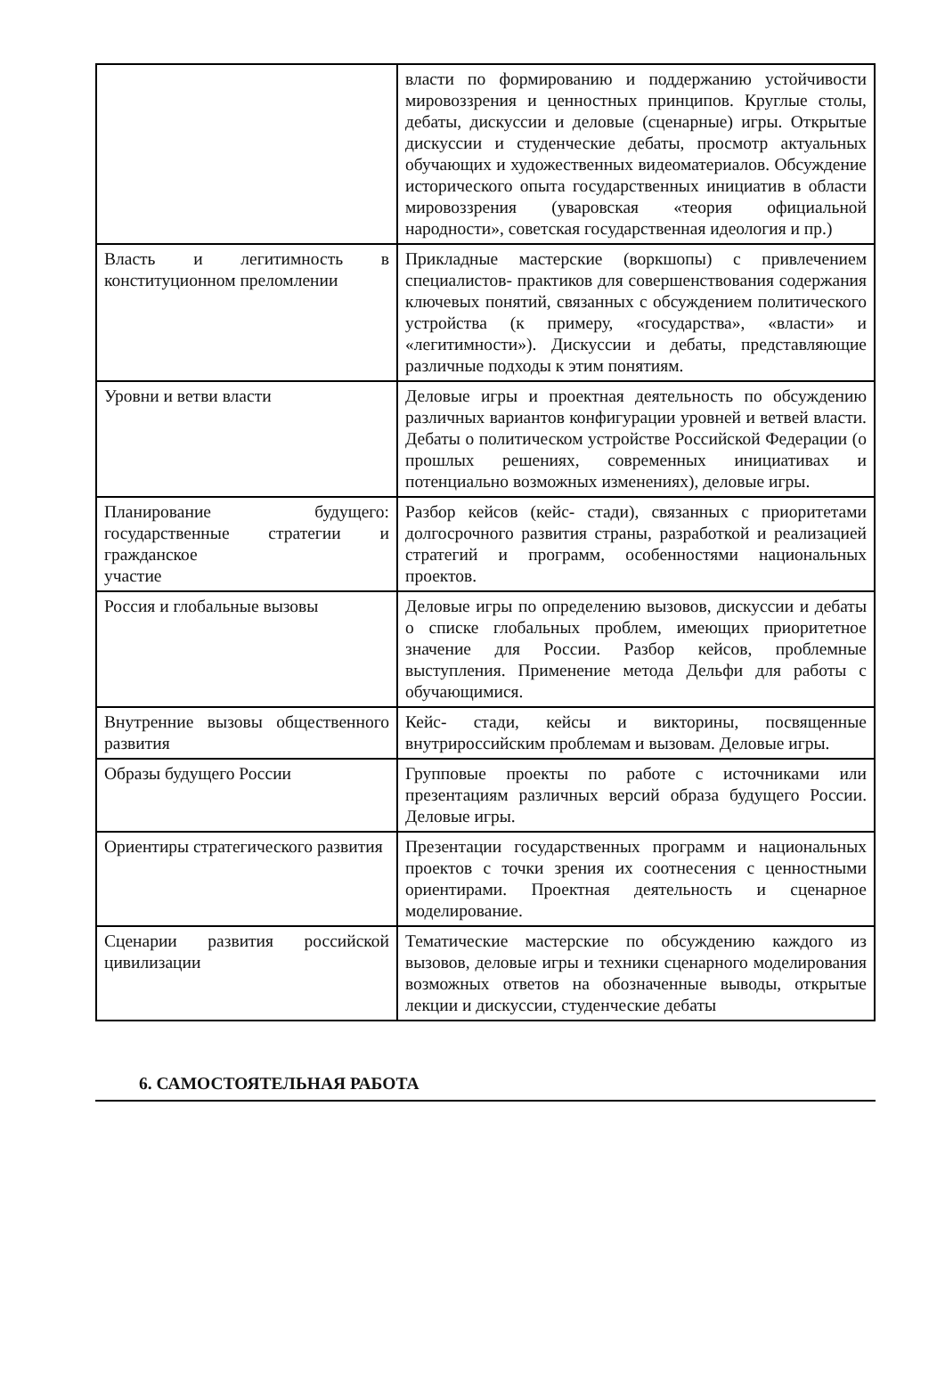| | власти по формированию и поддержанию устойчивости мировоззрения и ценностных принципов. Круглые столы, дебаты, дискуссии и деловые (сценарные) игры. Открытые дискуссии и студенческие дебаты, просмотр актуальных обучающих и художественных видеоматериалов. Обсуждение исторического опыта государственных инициатив в области мировоззрения (уваровская «теория официальной народности», советская государственная идеология и пр.) |
| Власть и легитимность в конституционном преломлении | Прикладные мастерские (воркшопы) с привлечением специалистов- практиков для совершенствования содержания ключевых понятий, связанных с обсуждением политического устройства (к примеру, «государства», «власти» и «легитимности»). Дискуссии и дебаты, представляющие различные подходы к этим понятиям. |
| Уровни и ветви власти | Деловые игры и проектная деятельность по обсуждению различных вариантов конфигурации уровней и ветвей власти. Дебаты о политическом устройстве Российской Федерации (о прошлых решениях, современных инициативах и потенциально возможных изменениях), деловые игры. |
| Планирование будущего: государственные стратегии и гражданское участие | Разбор кейсов (кейс- стади), связанных с приоритетами долгосрочного развития страны, разработкой и реализацией стратегий и программ, особенностями национальных проектов. |
| Россия и глобальные вызовы | Деловые игры по определению вызовов, дискуссии и дебаты о списке глобальных проблем, имеющих приоритетное значение для России. Разбор кейсов, проблемные выступления. Применение метода Дельфи для работы с обучающимися. |
| Внутренние вызовы общественного развития | Кейс- стади, кейсы и викторины, посвященные внутрироссийским проблемам и вызовам. Деловые игры. |
| Образы будущего России | Групповые проекты по работе с источниками или презентациям различных версий образа будущего России. Деловые игры. |
| Ориентиры стратегического развития | Презентации государственных программ и национальных проектов с точки зрения их соотнесения с ценностными ориентирами. Проектная деятельность и сценарное моделирование. |
| Сценарии развития российской цивилизации | Тематические мастерские по обсуждению каждого из вызовов, деловые игры и техники сценарного моделирования возможных ответов на обозначенные выводы, открытые лекции и дискуссии, студенческие дебаты |
6. САМОСТОЯТЕЛЬНАЯ РАБОТА